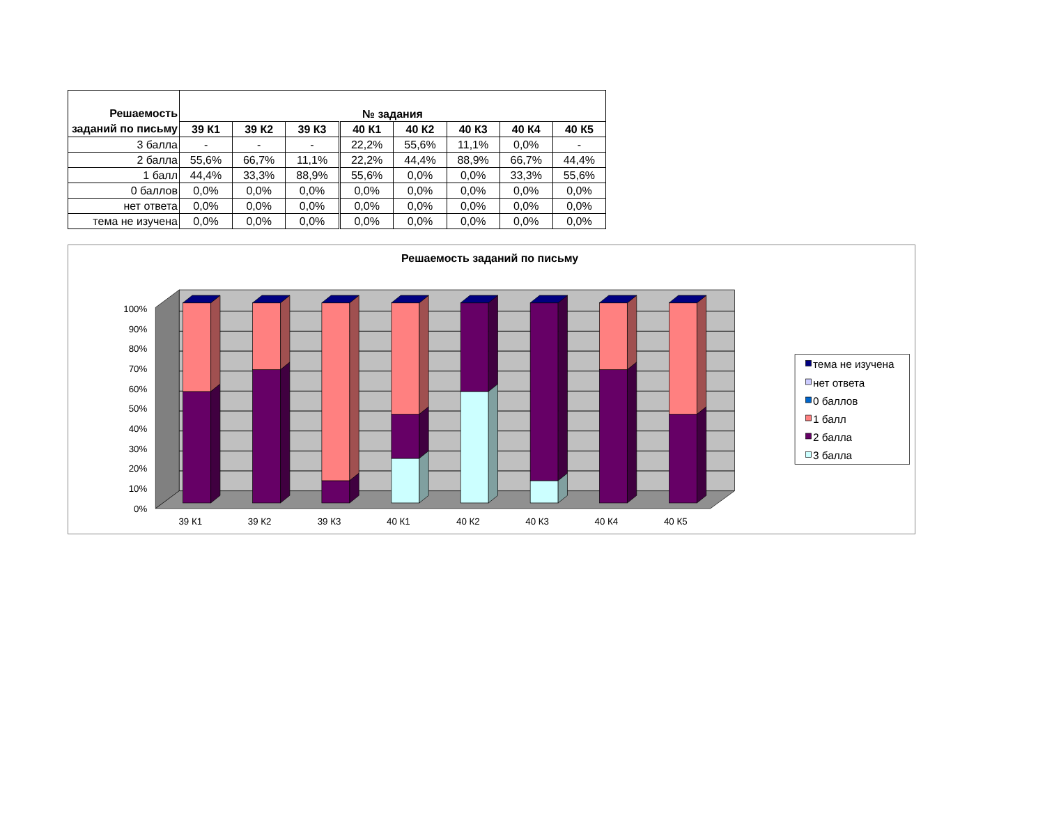| Решаемость заданий по письму | № задания | | | | | | | |
| --- | --- | --- | --- | --- | --- | --- | --- | --- |
| | 39 К1 | 39 К2 | 39 К3 | 40 К1 | 40 К2 | 40 К3 | 40 К4 | 40 К5 |
| 3 балла | - | - | - | 22,2% | 55,6% | 11,1% | 0,0% | - |
| 2 балла | 55,6% | 66,7% | 11,1% | 22,2% | 44,4% | 88,9% | 66,7% | 44,4% |
| 1 балл | 44,4% | 33,3% | 88,9% | 55,6% | 0,0% | 0,0% | 33,3% | 55,6% |
| 0 баллов | 0,0% | 0,0% | 0,0% | 0,0% | 0,0% | 0,0% | 0,0% | 0,0% |
| нет ответа | 0,0% | 0,0% | 0,0% | 0,0% | 0,0% | 0,0% | 0,0% | 0,0% |
| тема не изучена | 0,0% | 0,0% | 0,0% | 0,0% | 0,0% | 0,0% | 0,0% | 0,0% |
Решаемость заданий по письму
0%
10%
20%
30%
40%
50%
60%
70%
80%
90%
100%
39 К1
39 К2
39 К3
40 К1
40 К2
40 К3
40 К4
40 К5
тема не изучена
нет ответа
0 баллов
1 балл
2 балла
3 балла